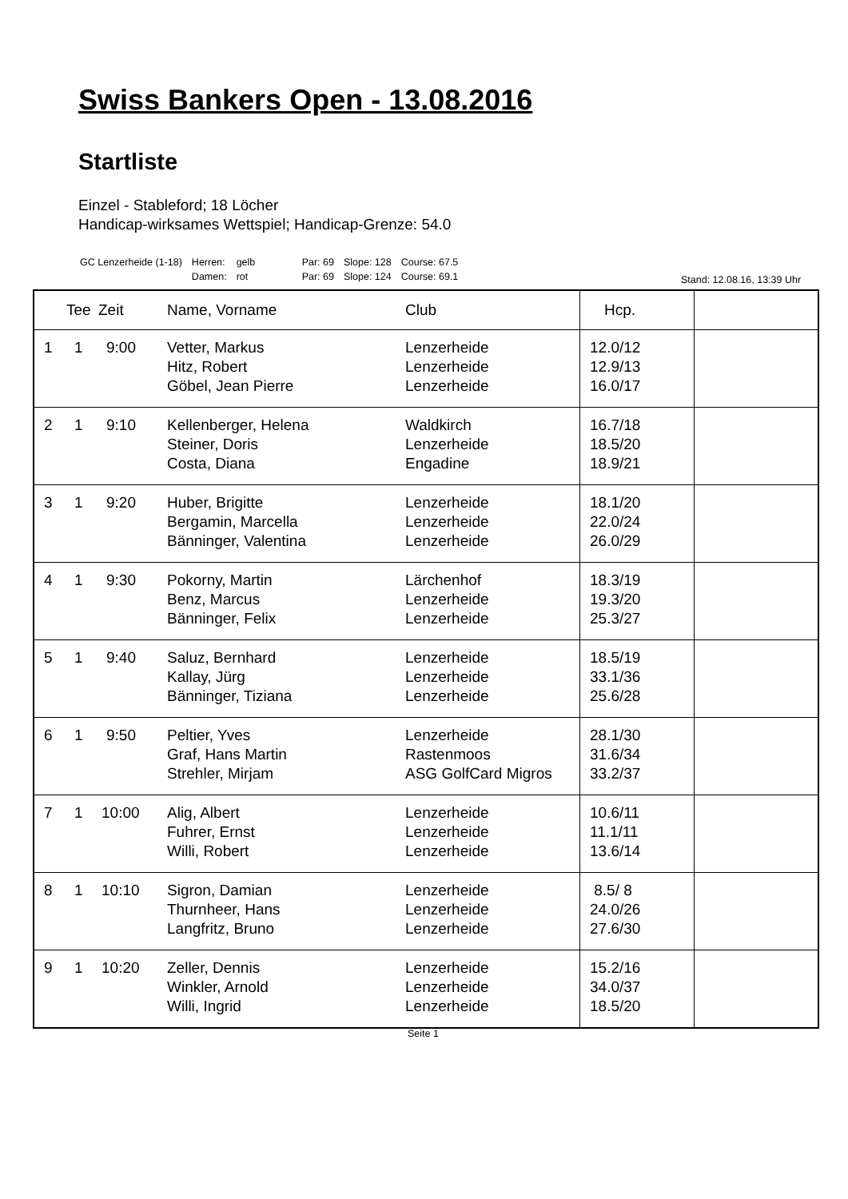Swiss Bankers Open - 13.08.2016
Startliste
Einzel - Stableford; 18 Löcher
Handicap-wirksames Wettspiel; Handicap-Grenze: 54.0
| GC Lenzerheide (1-18) | Herren: | gelb | Par: 69 | Slope: 128 | Course: 67.5 |
| | Damen: | rot | Par: 69 | Slope: 124 | Course: 69.1 |
Stand: 12.08.16, 13:39 Uhr
| | Tee | Zeit | Name, Vorname | Club | Hcp. | |
| --- | --- | --- | --- | --- | --- | --- |
| 1 | 1 | 9:00 | Vetter, Markus Hitz, Robert Göbel, Jean Pierre | Lenzerheide Lenzerheide Lenzerheide | 12.0/12 12.9/13 16.0/17 | |
| 2 | 1 | 9:10 | Kellenberger, Helena Steiner, Doris Costa, Diana | Waldkirch Lenzerheide Engadine | 16.7/18 18.5/20 18.9/21 | |
| 3 | 1 | 9:20 | Huber, Brigitte Bergamin, Marcella Bänninger, Valentina | Lenzerheide Lenzerheide Lenzerheide | 18.1/20 22.0/24 26.0/29 | |
| 4 | 1 | 9:30 | Pokorny, Martin Benz, Marcus Bänninger, Felix | Lärchenhof Lenzerheide Lenzerheide | 18.3/19 19.3/20 25.3/27 | |
| 5 | 1 | 9:40 | Saluz, Bernhard Kallay, Jürg Bänninger, Tiziana | Lenzerheide Lenzerheide Lenzerheide | 18.5/19 33.1/36 25.6/28 | |
| 6 | 1 | 9:50 | Peltier, Yves Graf, Hans Martin Strehler, Mirjam | Lenzerheide Rastenmoos ASG GolfCard Migros | 28.1/30 31.6/34 33.2/37 | |
| 7 | 1 | 10:00 | Alig, Albert Fuhrer, Ernst Willi, Robert | Lenzerheide Lenzerheide Lenzerheide | 10.6/11 11.1/11 13.6/14 | |
| 8 | 1 | 10:10 | Sigron, Damian Thurnheer, Hans Langfritz, Bruno | Lenzerheide Lenzerheide Lenzerheide | 8.5/ 8 24.0/26 27.6/30 | |
| 9 | 1 | 10:20 | Zeller, Dennis Winkler, Arnold Willi, Ingrid | Lenzerheide Lenzerheide Lenzerheide | 15.2/16 34.0/37 18.5/20 | |
Seite 1